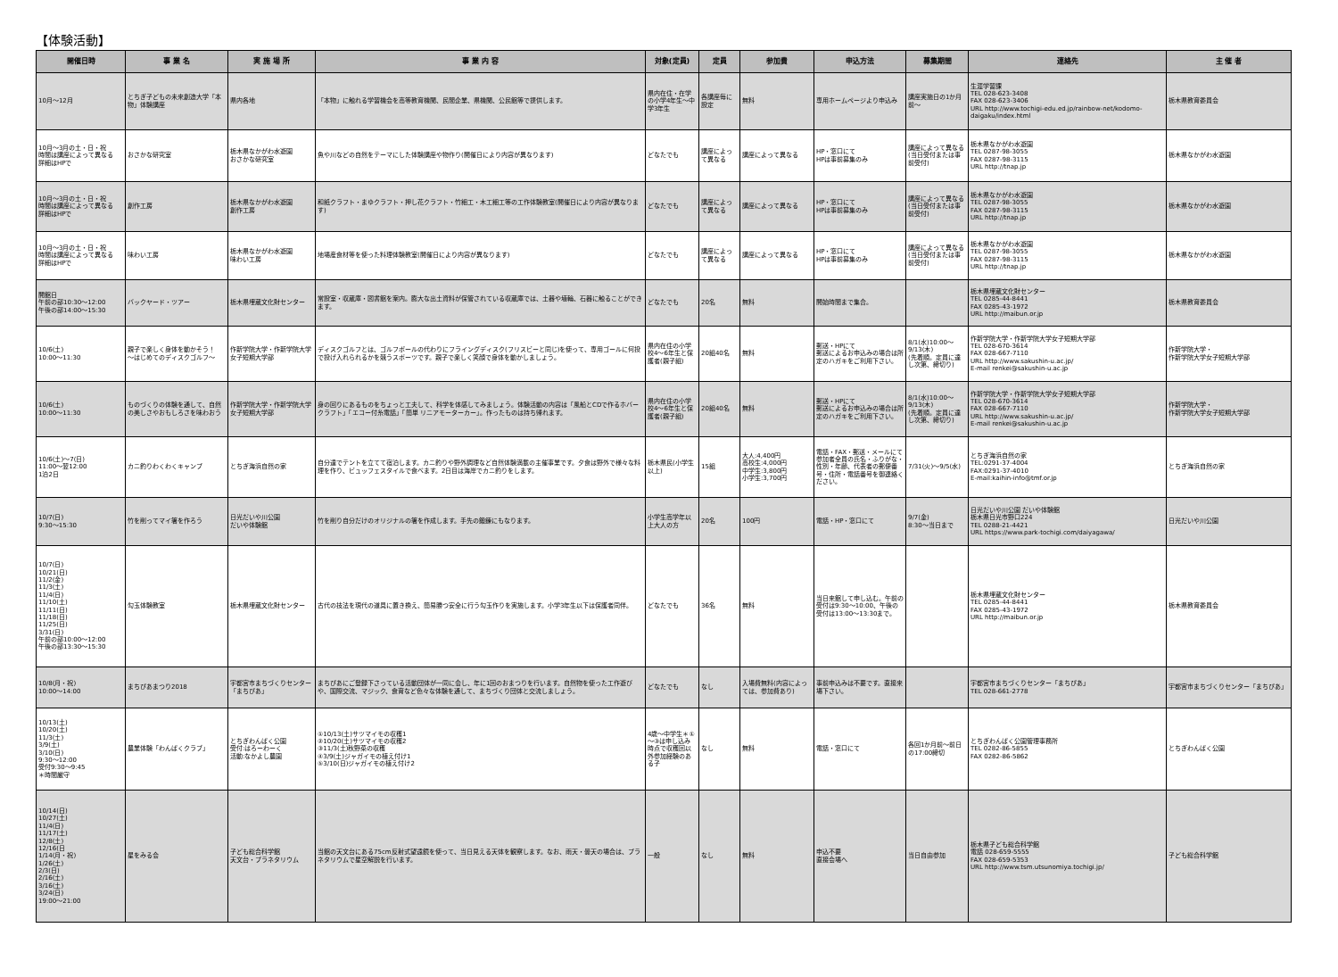【体験活動】
| 開催日時 | 事 業 名 | 実 施 場 所 | 事 業 内 容 | 対象(定員) | 定員 | 参加費 | 申込方法 | 募集期間 | 連絡先 | 主 催 者 |
| --- | --- | --- | --- | --- | --- | --- | --- | --- | --- | --- |
| 10月～12月 | とちぎ子どもの未来創造大学「本物」体験講座 | 県内各地 | 「本物」に触れる学習機会を高等教育機関、民間企業、県機関、公民館等で提供します。 | 県内在住・在学の小学4年生～中学3年生 | 各講座毎に設定 | 無料 | 専用ホームページより申込み | 講座実施日の1か月前～ | 生涯学習課 TEL 028-623-3408 FAX 028-623-3406 URL http://www.tochigi-edu.ed.jp/rainbow-net/kodomo-daigaku/index.html | 栃木県教育委員会 |
| 10月～3月の土・日・祝 時間は講座によって異なる 詳細はHPで | おさかな研究室 | 栃木県なかがわ水遊園 おさかな研究室 | 魚や川などの自然をテーマにした体験講座や物作り(開催日により内容が異なります) | どなたでも | 講座によって異なる | 講座によって異なる | HP・窓口にて HPは事前募集のみ | 講座によって異なる(当日受付または事前受付) | 栃木県なかがわ水遊園 TEL 0287-98-3055 FAX 0287-98-3115 URL http://tnap.jp | 栃木県なかがわ水遊園 |
| 10月～3月の土・日・祝 時間は講座によって異なる 詳細はHPで | 創作工房 | 栃木県なかがわ水遊園 創作工房 | 和紙クラフト・まゆクラフト・押し花クラフト・竹細工・木工細工等の工作体験教室(開催日により内容が異なります) | どなたでも | 講座によって異なる | 講座によって異なる | HP・窓口にて HPは事前募集のみ | 講座によって異なる(当日受付または事前受付) | 栃木県なかがわ水遊園 TEL 0287-98-3055 FAX 0287-98-3115 URL http://tnap.jp | 栃木県なかがわ水遊園 |
| 10月～3月の土・日・祝 時間は講座によって異なる 詳細はHPで | 味わい工房 | 栃木県なかがわ水遊園 味わい工房 | 地場産食材等を使った料理体験教室(開催日により内容が異なります) | どなたでも | 講座によって異なる | 講座によって異なる | HP・窓口にて HPは事前募集のみ | 講座によって異なる(当日受付または事前受付) | 栃木県なかがわ水遊園 TEL 0287-98-3055 FAX 0287-98-3115 URL http://tnap.jp | 栃木県なかがわ水遊園 |
| 開館日 午前の部10:30～12:00 午後の部14:00～15:30 | バックヤード・ツアー | 栃木県埋蔵文化財センター | 常設室・収蔵庫・図書館を案内。膨大な出土資料が保管されている収蔵庫では、土器や埴輪、石器に触ることができます。 | どなたでも | 20名 | 無料 | 開始時間まで集合。 | | 栃木県埋蔵文化財センター TEL 0285-44-8441 FAX 0285-43-1972 URL http://maibun.or.jp | 栃木県教育委員会 |
| 10/6(土) 10:00～11:30 | 親子で楽しく身体を動かそう！ ～はじめてのディスクゴルフ～ | 作新学院大学・作新学院大学女子短期大学部 | ディスクゴルフとは、ゴルフボールの代わりにフライングディスク(フリスビーと同じ)を使って、専用ゴールに何投で投げ入れられるかを競うスポーツです。親子で楽しく笑顔で身体を動かしましょう。 | 県内在住の小学校4～6年生と保護者(親子組) | 20組40名 | 無料 | 郵送・HPにて 郵送によるお申込みの場合は所定のハガキをご利用下さい。 | 8/1(水)10:00～9/13(木) (先着順。定員に達し次第、締切り) | 作新学院大学・作新学院大学女子短期大学部 TEL 028-670-3614 FAX 028-667-7110 URL http://www.sakushin-u.ac.jp/ E-mail renkei@sakushin-u.ac.jp | 作新学院大学・ 作新学院大学女子短期大学部 |
| 10/6(土) 10:00～11:30 | ものづくりの体験を通して、自然の美しさやおもしろさを味わおう | 作新学院大学・作新学院大学女子短期大学部 | 身の回りにあるものをちょっと工夫して、科学を体感してみましょう。体験活動の内容は「風船とCDで作るホバークラフト」「エコー付糸電話」「簡単 リニアモーターカー」。作ったものは持ち帰れます。 | 県内在住の小学校4～6年生と保護者(親子組) | 20組40名 | 無料 | 郵送・HPにて 郵送によるお申込みの場合は所定のハガキをご利用下さい。 | 8/1(水)10:00～9/13(木) (先着順。定員に達し次第、締切り) | 作新学院大学・作新学院大学女子短期大学部 TEL 028-670-3614 FAX 028-667-7110 URL http://www.sakushin-u.ac.jp/ E-mail renkei@sakushin-u.ac.jp | 作新学院大学・ 作新学院大学女子短期大学部 |
| 10/6(土)～7(日) 11:00～翌12:00 1泊2日 | カニ釣りわくわくキャンプ | とちぎ海浜自然の家 | 自分達でテントを立てて宿泊します。カニ釣りや野外調理など自然体験満載の主催事業です。夕食は野外で様々な料理を作り、ビュッフェスタイルで食べます。2日目は海岸でカニ釣りをします。 | 栃木県民(小学生以上) | 15組 | 大人:4,400円 高校生:4,000円 中学生:3,800円 小学生:3,700円 | 電話・FAX・郵送・メールにて 参加者全員の氏名・ふりがな・性別・年齢、代表者の郵便番号・住所・電話番号を御連絡ください。 | 7/31(火)～9/5(水) | とちぎ海浜自然の家 TEL:0291-37-4004 FAX:0291-37-4010 E-mail:kaihin-info@tmf.or.jp | とちぎ海浜自然の家 |
| 10/7(日) 9:30～15:30 | 竹を削ってマイ箸を作ろう | 日光だいや川公園 だいや体験館 | 竹を削り自分だけのオリジナルの箸を作成します。手先の鍛錬にもなります。 | 小学生高学年以上大人の方 | 20名 | 100円 | 電話・HP・窓口にて | 9/7(金) 8:30～当日まで | 日光だいや川公園 だいや体験館 栃木県日光市野口224 TEL 0288-21-4421 URL https://www.park-tochigi.com/daiyagawa/ | 日光だいや川公園 |
| 10/7(日) 10/21(日) 11/2(金) 11/3(土) 11/4(日) 11/10(土) 11/11(日) 11/18(日) 11/25(日) 3/31(日) 午前の部10:00～12:00 午後の部13:30～15:30 | 勾玉体験教室 | 栃木県埋蔵文化財センター | 古代の技法を現代の道具に置き換え、簡易勝つ安全に行う勾玉作りを実施します。小学3年生以下は保護者同伴。 | どなたでも | 36名 | 無料 | 当日来館して申し込む。午前の受付は9:30～10:00、午後の受付は13:00～13:30まで。 | | 栃木県埋蔵文化財センター TEL 0285-44-8441 FAX 0285-43-1972 URL http://maibun.or.jp | 栃木県教育委員会 |
| 10/8(月・祝) 10:00～14:00 | まちぴあまつり2018 | 宇都宮市まちづくりセンター「まちぴあ」 | まちぴあにご登録下さっている活動団体が一同に会し、年に1回のおまつりを行います。自然物を使った工作遊びや、国際交流、マジック、食育など色々な体験を通して、まちづくり団体と交流しましょう。 | どなたでも | なし | 入場費無料(内容によっては、参加費あり) | 事前申込みは不要です。直接来場下さい。 | | 宇都宮市まちづくりセンター「まちぴあ」 TEL 028-661-2778 | 宇都宮市まちづくりセンター「まちぴあ」 |
| 10/13(土) 10/20(土) 11/3(土) 3/9(土) 3/10(日) 9:30～12:00 受付9:30～9:45 ＊時間厳守 | 農業体験「わんぱくクラブ」 | とちぎわんぱく公園 受付:はろーわーく 活動:なかよし農園 | ①10/13(土)サツマイモの収穫1 ②10/20(土)サツマイモの収穫2 ③11/3(土)秋野菜の収穫 ④3/9(土)ジャガイモの植え付け1 ⑤3/10(日)ジャガイモの植え付け2 | 4歳～中学生＊①～③は申し込み時点で収穫回以外参加経験のある子 | なし | 無料 | 電話・窓口にて | 各回1か月前～前日の17:00締切 | とちぎわんぱく公園管理事務所 TEL 0282-86-5855 FAX 0282-86-5862 | とちぎわんぱく公園 |
| 10/14(日) 10/27(土) 11/4(日) 11/17(土) 12/8(土) 12/16(日 1/14(月・祝) 1/26(土) 2/3(日) 2/16(土) 3/16(土) 3/24(日) 19:00～21:00 | 星をみる会 | 子ども総合科学館 天文台・プラネタリウム | 当館の天文台にある75cm反射式望遠鏡を使って、当日見える天体を観察します。なお、雨天・曇天の場合は、プラネタリウムで星空解説を行います。 | 一般 | なし | 無料 | 申込不要 直接会場へ | 当日自由参加 | 栃木県子ども総合科学館 電話 028-659-5555 FAX 028-659-5353 URL http://www.tsm.utsunomiya.tochigi.jp/ | 子ども総合科学館 |